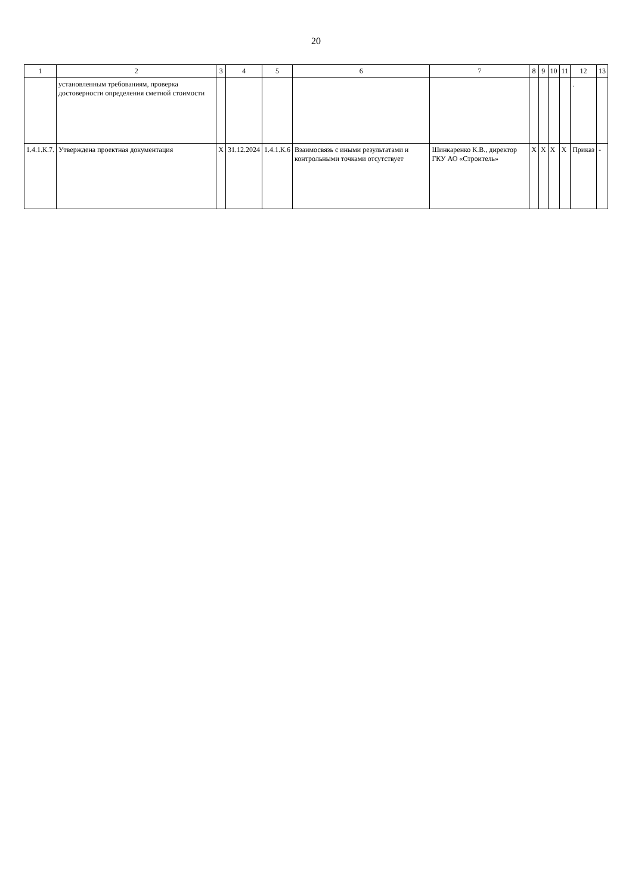20
| 1 | 2 | 3 | 4 | 5 | 6 | 7 | 8 | 9 | 10 | 11 | 12 | 13 |
| --- | --- | --- | --- | --- | --- | --- | --- | --- | --- | --- | --- | --- |
| | установленным требованиям, проверка достоверности определения сметной стоимости | | | | | | | | | | . | |
| 1.4.1.К.7. | Утверждена проектная документация | Х | 31.12.2024 | 1.4.1.К.6 | Взаимосвязь с иными результатами и контрольными точками отсутствует | Шинкаренко К.В., директор ГКУ АО «Строитель» | Х | Х | Х | Х | Приказ | - |